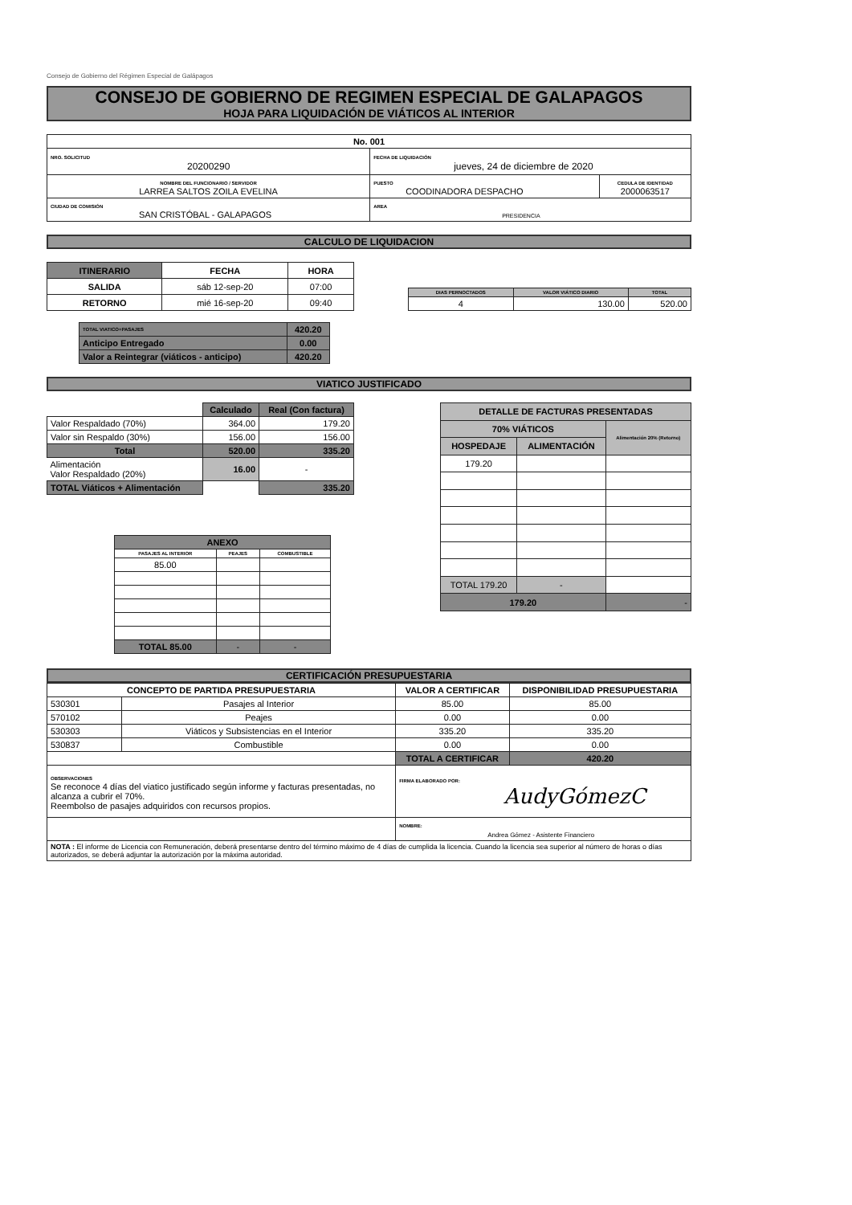Consejo de Gobierno del Régimen Especial de Galápagos
CONSEJO DE GOBIERNO DE REGIMEN ESPECIAL DE GALAPAGOS
HOJA PARA LIQUIDACIÓN DE VIÁTICOS AL INTERIOR
| No. 001 | | |
| NRO. SOLICITUD 20200290 | FECHA DE LIQUIDACIÓN jueves, 24 de diciembre de 2020 | |
| NOMBRE DEL FUNCIONARIO / SERVIDOR LARREA SALTOS ZOILA EVELINA | PUESTO COODINADORA DESPACHO | CEDULA DE IDENTIDAD 2000063517 |
| CIUDAD DE COMISIÓN SAN CRISTÓBAL - GALAPAGOS | AREA PRESIDENCIA | |
CALCULO DE LIQUIDACION
| ITINERARIO | FECHA | HORA |
| --- | --- | --- |
| SALIDA | sáb 12-sep-20 | 07:00 |
| RETORNO | mié 16-sep-20 | 09:40 |
| DIAS PERNOCTADOS | VALOR VIÁTICO DIARIO | TOTAL |
| --- | --- | --- |
| 4 | 130.00 | 520.00 |
| TOTAL VIATICO+PASAJES | 420.20 |
| Anticipo Entregado | 0.00 |
| Valor a Reintegrar (viáticos - anticipo) | 420.20 |
VIATICO JUSTIFICADO
| | Calculado | Real (Con factura) |
| Valor Respaldado (70%) | 364.00 | 179.20 |
| Valor sin Respaldo (30%) | 156.00 | 156.00 |
| Total | 520.00 | 335.20 |
| Alimentación Valor Respaldado (20%) | 16.00 | - |
| TOTAL Viáticos + Alimentación | | 335.20 |
| ANEXO | | |
| --- | --- | --- |
| PASAJES AL INTERIOR | PEAJES | COMBUSTIBLE |
| 85.00 | | |
| TOTAL 85.00 | - | - |
| DETALLE DE FACTURAS PRESENTADAS | | |
| --- | --- | --- |
| 70% VIÁTICOS | | Alimentación 20% (Retorno) |
| HOSPEDAJE | ALIMENTACIÓN | |
| 179.20 | | |
| TOTAL 179.20 | - | |
| 179.20 | | - |
CERTIFICACIÓN PRESUPUESTARIA
| CONCEPTO DE PARTIDA PRESUPUESTARIA | | VALOR A CERTIFICAR | DISPONIBILIDAD PRESUPUESTARIA |
| --- | --- | --- | --- |
| 530301 | Pasajes al Interior | 85.00 | 85.00 |
| 570102 | Peajes | 0.00 | 0.00 |
| 530303 | Viáticos y Subsistencias en el Interior | 335.20 | 335.20 |
| 530837 | Combustible | 0.00 | 0.00 |
| | | TOTAL A CERTIFICAR | 420.20 |
| OBSERVACIONES Se reconoce 4 días del viatico justificado según informe y facturas presentadas, no alcanza a cubrir el 70%. Reembolso de pasajes adquiridos con recursos propios. | | FIRMA ELABORADO POR: AudyGómezC | |
| | | NOMBRE: Andrea Gómez - Asistente Financiero | |
| NOTA : El informe de Licencia con Remuneración, deberá presentarse dentro del término máximo de 4 días de cumplida la licencia. Cuando la licencia sea superior al número de horas o días autorizados, se deberá adjuntar la autorización por la máxima autoridad. | | | |